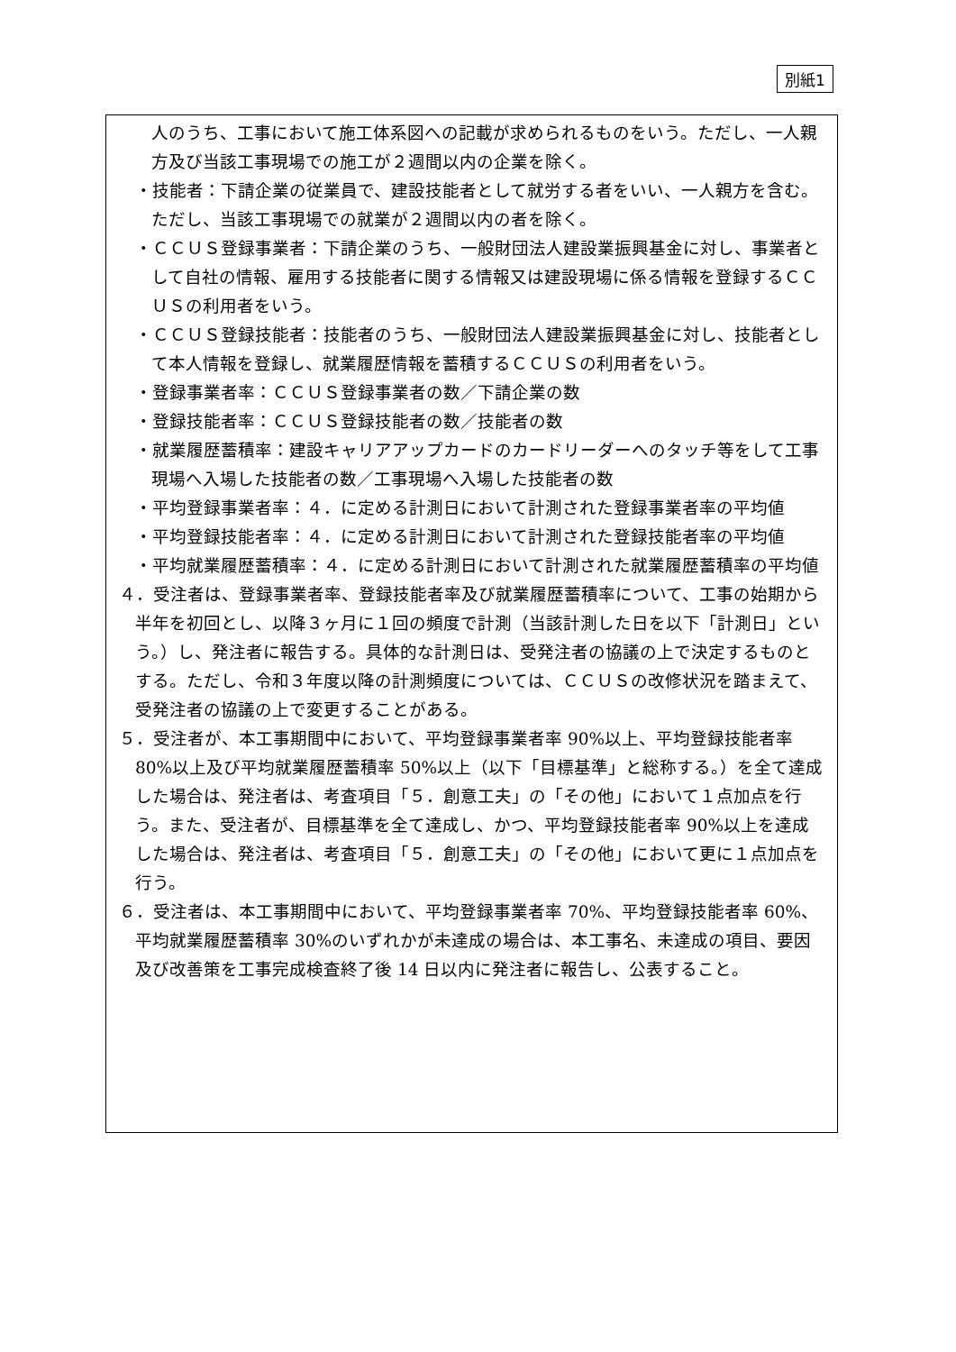別紙1
人のうち、工事において施工体系図への記載が求められるものをいう。ただし、一人親方及び当該工事現場での施工が２週間以内の企業を除く。
・技能者：下請企業の従業員で、建設技能者として就労する者をいい、一人親方を含む。ただし、当該工事現場での就業が２週間以内の者を除く。
・ＣＣＵＳ登録事業者：下請企業のうち、一般財団法人建設業振興基金に対し、事業者として自社の情報、雇用する技能者に関する情報又は建設現場に係る情報を登録するＣＣＵＳの利用者をいう。
・ＣＣＵＳ登録技能者：技能者のうち、一般財団法人建設業振興基金に対し、技能者として本人情報を登録し、就業履歴情報を蓄積するＣＣＵＳの利用者をいう。
・登録事業者率：ＣＣＵＳ登録事業者の数／下請企業の数
・登録技能者率：ＣＣＵＳ登録技能者の数／技能者の数
・就業履歴蓄積率：建設キャリアアップカードのカードリーダーへのタッチ等をして工事現場へ入場した技能者の数／工事現場へ入場した技能者の数
・平均登録事業者率：４．に定める計測日において計測された登録事業者率の平均値
・平均登録技能者率：４．に定める計測日において計測された登録技能者率の平均値
・平均就業履歴蓄積率：４．に定める計測日において計測された就業履歴蓄積率の平均値
４．受注者は、登録事業者率、登録技能者率及び就業履歴蓄積率について、工事の始期から半年を初回とし、以降３ヶ月に１回の頻度で計測（当該計測した日を以下「計測日」という。）し、発注者に報告する。具体的な計測日は、受発注者の協議の上で決定するものとする。ただし、令和３年度以降の計測頻度については、ＣＣＵＳの改修状況を踏まえて、受発注者の協議の上で変更することがある。
５．受注者が、本工事期間中において、平均登録事業者率 90%以上、平均登録技能者率 80%以上及び平均就業履歴蓄積率 50%以上（以下「目標基準」と総称する。）を全て達成した場合は、発注者は、考査項目「５．創意工夫」の「その他」において１点加点を行う。また、受注者が、目標基準を全て達成し、かつ、平均登録技能者率 90%以上を達成した場合は、発注者は、考査項目「５．創意工夫」の「その他」において更に１点加点を行う。
６．受注者は、本工事期間中において、平均登録事業者率 70%、平均登録技能者率 60%、平均就業履歴蓄積率 30%のいずれかが未達成の場合は、本工事名、未達成の項目、要因及び改善策を工事完成検査終了後 14 日以内に発注者に報告し、公表すること。